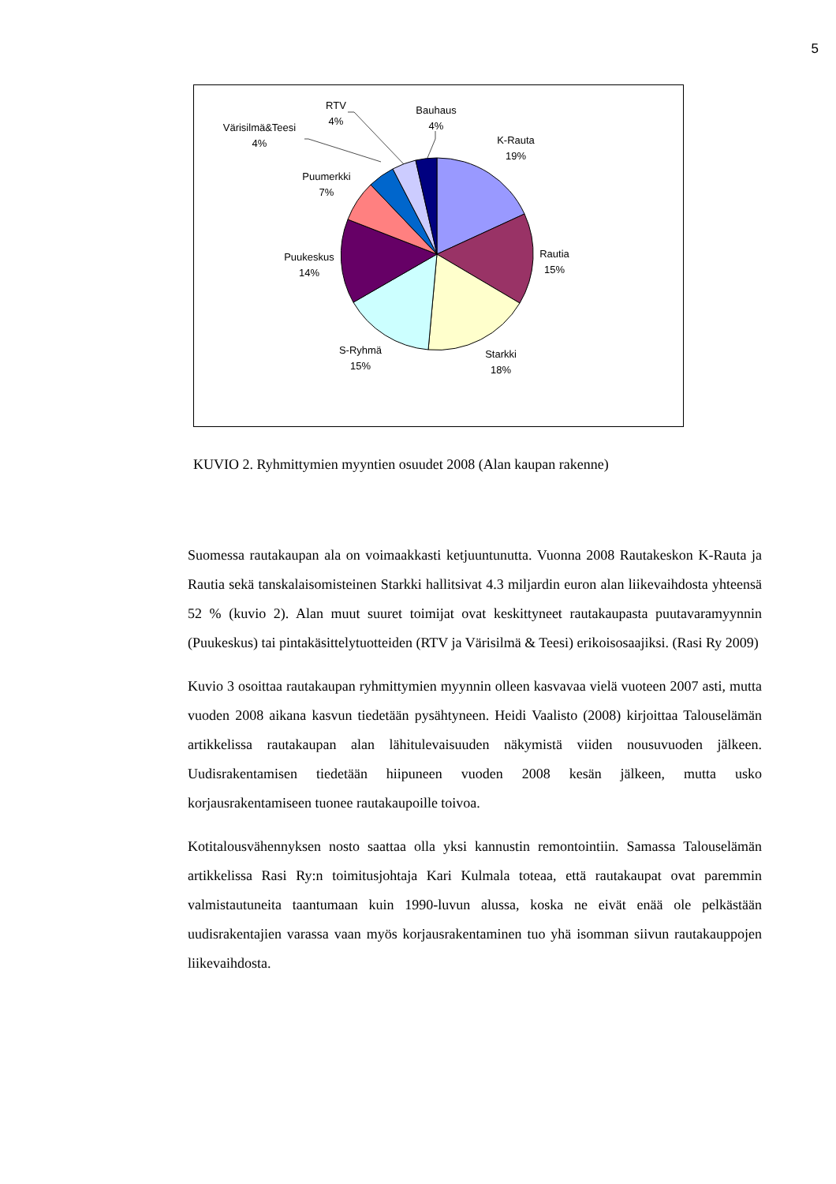5
RTV
4%
Bauhaus
4%
Värisilmä&Teesi
4%
K-Rauta
19%
Puumerkki
7%
Rautia
15%
Puukeskus
14%
S-Ryhmä
15%
Starkki
18%
KUVIO 2. Ryhmittymien myyntien osuudet 2008 (Alan kaupan rakenne)
Suomessa rautakaupan ala on voimaakkasti ketjuuntunutta. Vuonna 2008 Rautakeskon K-Rauta ja Rautia sekä tanskalaisomisteinen Starkki hallitsivat 4.3 miljardin euron alan liikevaihdosta yhteensä 52 % (kuvio 2). Alan muut suuret toimijat ovat keskittyneet rautakaupasta puutavaramyynnin (Puukeskus) tai pintakäsittelytuotteiden (RTV ja Värisilmä & Teesi) erikoisosaajiksi. (Rasi Ry 2009)
Kuvio 3 osoittaa rautakaupan ryhmittymien myynnin olleen kasvavaa vielä vuoteen 2007 asti, mutta vuoden 2008 aikana kasvun tiedetään pysähtyneen. Heidi Vaalisto (2008) kirjoittaa Talouselämän artikkelissa rautakaupan alan lähitulevaisuuden näkymistä viiden nousuvuoden jälkeen. Uudisrakentamisen tiedetään hiipuneen vuoden 2008 kesän jälkeen, mutta usko korjausrakentamiseen tuonee rautakaupoille toivoa.
Kotitalousvähennyksen nosto saattaa olla yksi kannustin remontointiin. Samassa Talouselämän artikkelissa Rasi Ry:n toimitusjohtaja Kari Kulmala toteaa, että rautakaupat ovat paremmin valmistautuneita taantumaan kuin 1990-luvun alussa, koska ne eivät enää ole pelkästään uudisrakentajien varassa vaan myös korjausrakentaminen tuo yhä isomman siivun rautakauppojen liikevaihdosta.